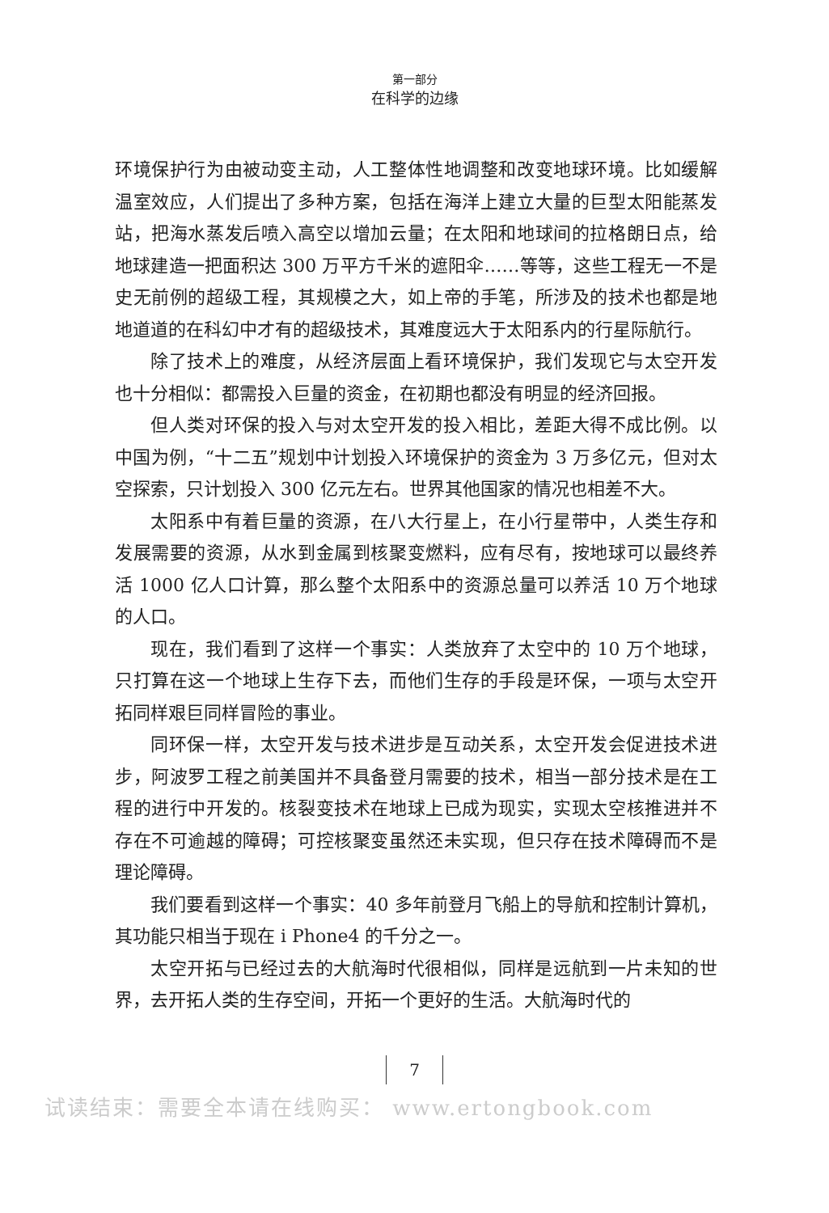第一部分
在科学的边缘
环境保护行为由被动变主动，人工整体性地调整和改变地球环境。比如缓解温室效应，人们提出了多种方案，包括在海洋上建立大量的巨型太阳能蒸发站，把海水蒸发后喷入高空以增加云量；在太阳和地球间的拉格朗日点，给地球建造一把面积达 300 万平方千米的遮阳伞……等等，这些工程无一不是史无前例的超级工程，其规模之大，如上帝的手笔，所涉及的技术也都是地地道道的在科幻中才有的超级技术，其难度远大于太阳系内的行星际航行。
除了技术上的难度，从经济层面上看环境保护，我们发现它与太空开发也十分相似：都需投入巨量的资金，在初期也都没有明显的经济回报。
但人类对环保的投入与对太空开发的投入相比，差距大得不成比例。以中国为例，“十二五”规划中计划投入环境保护的资金为 3 万多亿元，但对太空探索，只计划投入 300 亿元左右。世界其他国家的情况也相差不大。
太阳系中有着巨量的资源，在八大行星上，在小行星带中，人类生存和发展需要的资源，从水到金属到核聚变燃料，应有尽有，按地球可以最终养活 1000 亿人口计算，那么整个太阳系中的资源总量可以养活 10 万个地球的人口。
现在，我们看到了这样一个事实：人类放弃了太空中的 10 万个地球，只打算在这一个地球上生存下去，而他们生存的手段是环保，一项与太空开拓同样艰巨同样冒险的事业。
同环保一样，太空开发与技术进步是互动关系，太空开发会促进技术进步，阿波罗工程之前美国并不具备登月需要的技术，相当一部分技术是在工程的进行中开发的。核裂变技术在地球上已成为现实，实现太空核推进并不存在不可逾越的障碍；可控核聚变虽然还未实现，但只存在技术障碍而不是理论障碍。
我们要看到这样一个事实：40 多年前登月飞船上的导航和控制计算机，其功能只相当于现在 i Phone4 的千分之一。
太空开拓与已经过去的大航海时代很相似，同样是远航到一片未知的世界，去开拓人类的生存空间，开拓一个更好的生活。大航海时代的
7
试读结束：需要全本请在线购买： www.ertongbook.com